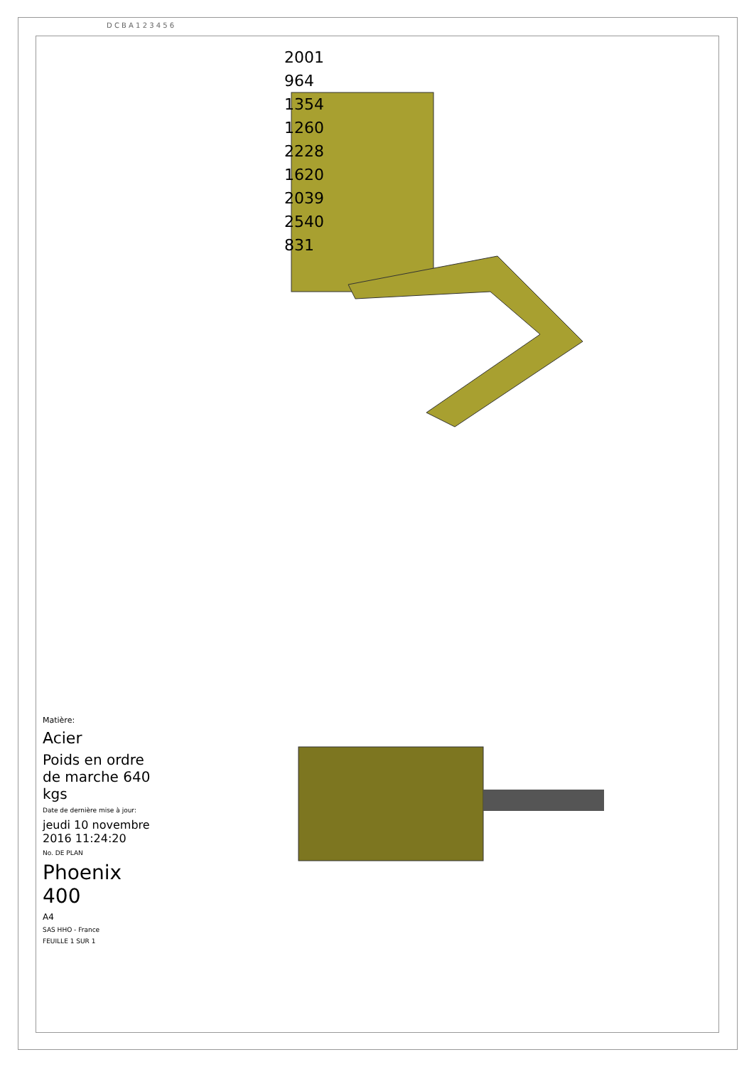2001
964
1354
1260
2228
1620
2039
2540
831
Matière:
Acier
Poids en ordre de marche 640 kgs
Date de dernière mise à jour:
jeudi 10 novembre 2016 11:24:20
No. DE PLAN
Phoenix 400
A4
SAS HHO - France
FEUILLE 1 SUR 1
D C B A 1 2 3 4 5 6